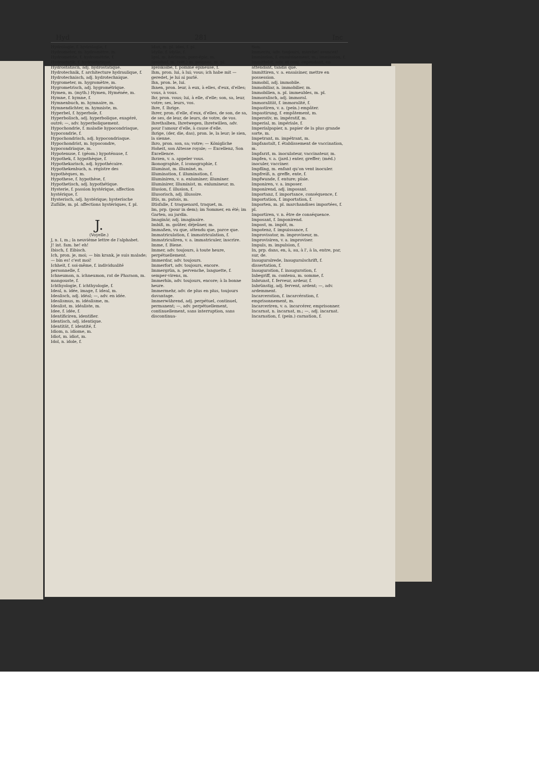Hyd 281 Inc
Hydrologie, f. hydrologie, f.
Hydrometer, m. hydromètre, m.
Hydrometrie, f. hydrométrie, f.
Hydrostatik, f. hydrostatique.
Hydrostatisch, adj. hydrostatique.
Hydrotechnik, f. architecture hydraulique, f.
Hydrotechnisch, adj. hydrotechnique.
Hygrometer, m. hygromètre, m.
Hygrometrisch, adj. hygrométrique.
Hymen, m. (myth.) Hymen, Hyménée, m.
Hymne, f. hymne, f.
Hymnenbuch, m. hymnaire, m.
Hymnendichter, m. hymniste, m.
Hyperbel, f. hyperbole, f.
Hyperbolisch, adj. hyperbolique, exagéré, outré; —, adv. hyperboliquement.
Hypochondrie, f. maladie hypocondriaque, hypocondrie, f.
Hypochondrisch, adj. hypocondriaque.
Hypochondrist, m. hypocondre, hypocondriaque, m.
Hypotenuse, f. (géom.) hypoténuse, f.
Hypothek, f. hypothèque, f.
Hypothekarisch, adj. hypothécaire.
Hypothekenbuch, n. régistre des hypothèques, m.
Hypothese, f. hypothèse, f.
Hypothetisch, adj. hypothétique.
Hysterie, f. passion hystérique, affection hystérique, f.
Hysterisch, adj. hystérique; hysterische Zufälle, m. pl. affections hystériques, f. pl.
J.
(Voyelle.)
J, n. I, m.; la neuvième lettre de l'alphabet.
J! int. fam. he! eh!
Ibisch, f. Eibisch.
Ich, pron. je, moi; — bin krank, je suis malade; — bin es! c'est moi!
Ichheit, f. soi-même, f. individualité personnelle, f.
Ichneumon, n. ichneumon, rat de Pharaon, m. mangouste, f.
Ichthyologie, f. ichthyologie, f.
Ideal, n. idée, image, f. ideal, m.
Idealisch, adj. idéal; —, adv. en idée.
Idealismus, m. idéalisme, m.
Idealist, m. idéaliste, m.
Idee, f. idée, f.
Identificiren, identifier.
Identisch, adj. identique.
Identität, f. identité, f.
Idiom, n. idiome, m.
Idiot, m. idiot, m.
Idol, n. idole, f.
Idus, m. pl. ides, f. pl.
Idylle, f. idylle, f.
Igel, m. hérisson, porc-épic, m.
Igelshuf, m. (vét.) m. peignes, m. pl.
Igelskolbe, f. pomme épineuse, f.
Ihm, pron. lui, à lui; vous; ich habe mit — geredet, je lui ai parlé.
Ihn, pron. le, lui.
Ihnen, pron. leur, à eux, à elles, d'eux, d'elles; vous, à vous.
Ihr, pron. vous; lui, à elle, d'elle; son, sa, leur, votre; ses, leurs, vos.
Ihre, f. Ihrige.
Ihrer, pron. d'elle, d'eux, d'elles, de son, de sa, de ses, de leur, de leurs, de votre, de vos.
Ihrethalben, Ihretwegen, Ihretwillen, adv. pour l'amour d'elle, à cause d'elle.
Ihrige, (der, die, das), pron. le, la leur; le sien, la sienne.
Ihro, pron. son, sa; votre; — Königliche Hoheit, son Altesse royale; — Excellenz, Son Excellence.
Ihrzen, v. a. appeler vous.
Ikonographie, f. iconographie, f.
Illuminat, m. illuminé, m.
Illumination, f. illumination, f.
Illuminiren, v. a. enluminer; illuminer.
Illuminirer, Illuminist, m. enlumineur, m.
Illusion, f. illusion, f.
Illusorisch, adj. illusoire.
Iltis, m. putois, m.
Iltisfalle, f. traquenard, traquet, m.
Im, prp. (pour in dem); im Sommer, en été; im Garten, au jardin.
Imaginär, adj. imaginaire.
Imbiß, m. goûter, déjeûner, m.
Immaßen, vu que, attendu que, parce que.
Immatriculation, f. immatriculation, f.
Immatriculiren, v. a. immatriculer, inscrire.
Imme, f. Biene.
Immer, adv. toujours, à toute heure, perpétuellement.
Immerdar, adv. toujours.
Immerfort, adv. toujours, encore.
Immergrün, n. pervenche, languette, f. semper-virens, m.
Immerhin, adv. toujours, encore; à la bonne heure.
Immermehr, adv. de plus en plus, toujours davantage.
Immerwährend, adj. perpétuel, continuel, permanent; —, adv. perpétuellement, continuellement, sans interruption, sans discontinua-
tion.
Immerzu, adv. toujours, marche! avancez!
Immission, f. ensaisinement, m.; immission, f.
Immittelst, adv. et conj. cependant, en attendant, tandis que.
Immittiren, v. a. ensaisiner, mettre en possession.
Immobil, adj. immobile.
Immobiliar, n. immobilier, m.
Immobilien, n. pl. immeubles, m. pl.
Immoralisch, adj. immoral.
Immoralität, f. immoralité, f.
Impastiren, v. a. (pein.) empâter.
Impastirung, f. empâtement, m.
Imperativ, m. impératif, m.
Imperial, m. impériale, f.
Imperialpapier, n. papier de la plus grande sorte, m.
Impetrant, m. impétrant, m.
Impfanstalt, f. établissement de vaccination, m.
Impfarzt, m. inoculateur, vaccinateur, m.
Impfen, v. a. (jard.) enter, greffer; (méd.) inoculer, vacciner.
Impfling, m. enfant qu'on vent inoculer.
Impfreiß, n. greffe, ente, f.
Impfwunde, f. enture; plaie.
Imponiren, v. a. imposer.
Imponirend, adj. imposant.
Importanz, f. importance, conséquence, f.
Importation, f. importation, f.
Importen, m. pl. marchandises importées, f. pl.
Importiren, v. n. être de conséquence.
Imposant, f. Imponirend.
Impost, m. impôt, m.
Impotenz, f. impuissance, f.
Improvisator, m. improviseur, m.
Improvisiren, v. a. improviser.
Impuls, m. impulsion, f.
In, prp. dans, en, à, au, à l', à la, entre, par, sur, de.
Inauguralrede, Inauguralschrift, f. dissertation, f.
Inauguration, f. inauguration, f.
Inbegriff, m. contenu, m. somme, f.
Inbrunst, f. ferveur, ardeur, f.
Inbrünstig, adj. fervent, ardent; —, adv. ardemment.
Incarceration, f. incarcération, f. emprisonnement, m.
Incarceriren, v. a. incarcérer, emprisonner.
Incarnat, n. incarnat, m.; —, adj. incarnat.
Incarnation, f. (pein.) carnation, f.